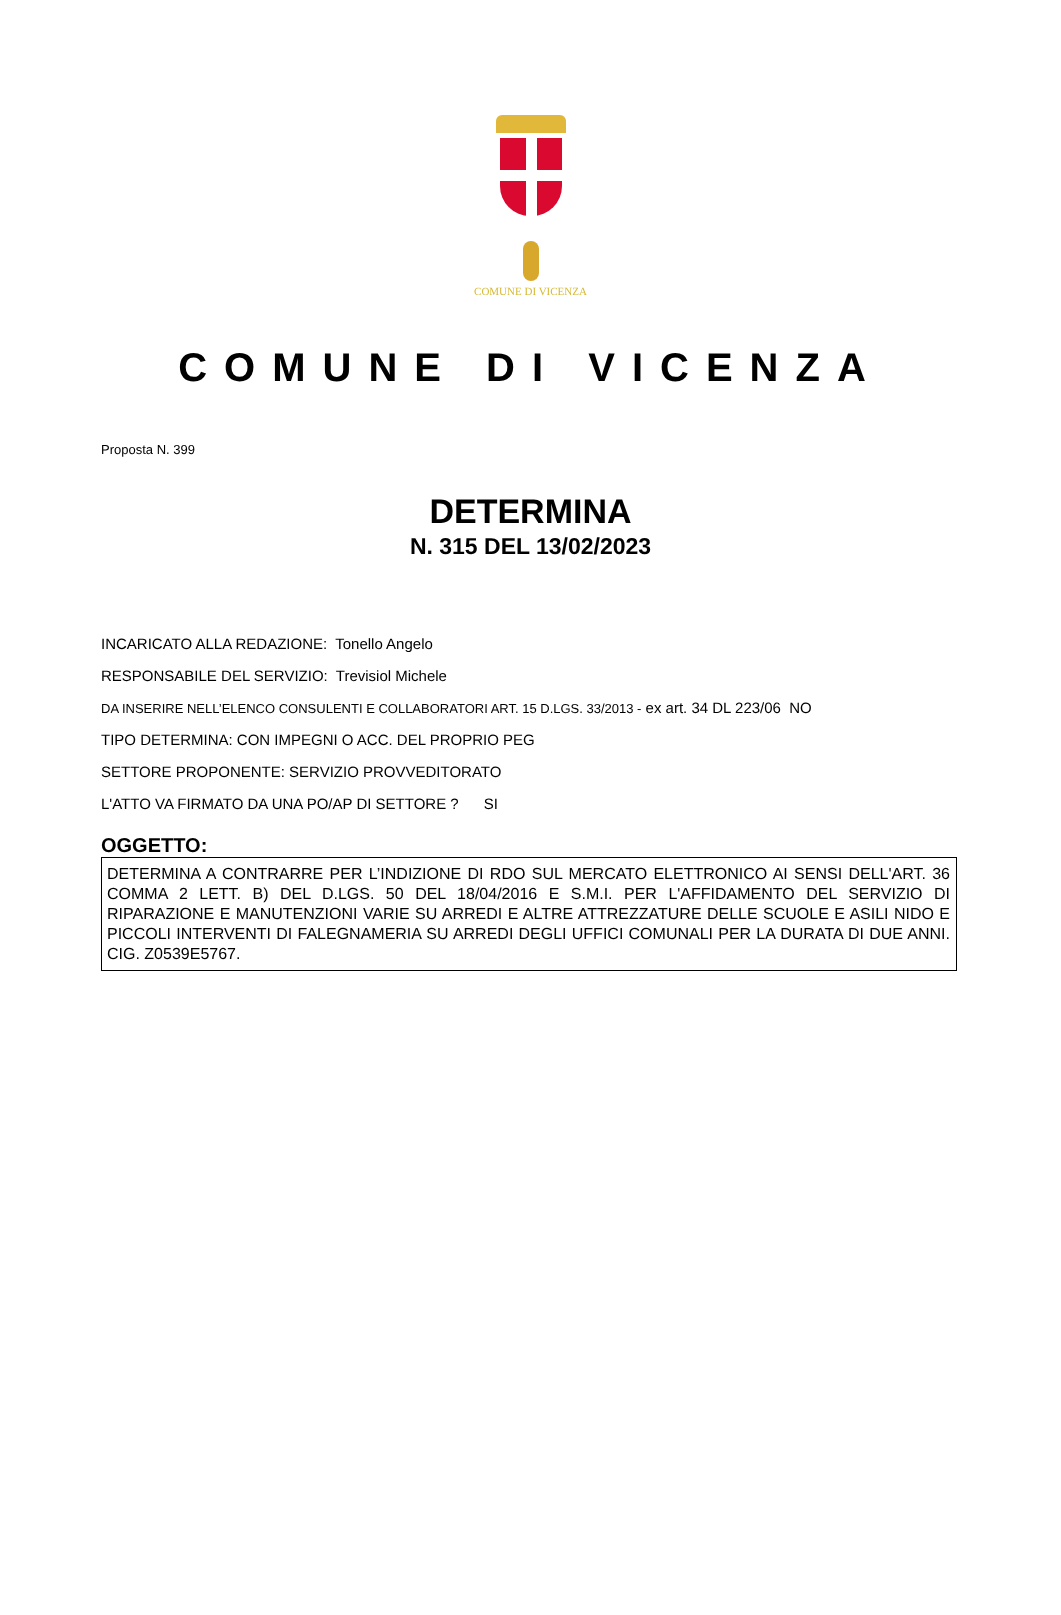COMUNE DI VICENZA
COMUNE DI VICENZA
Proposta N. 399
DETERMINA
N. 315 DEL 13/02/2023
INCARICATO ALLA REDAZIONE: Tonello Angelo
RESPONSABILE DEL SERVIZIO: Trevisiol Michele
DA INSERIRE NELL’ELENCO CONSULENTI E COLLABORATORI ART. 15 D.LGS. 33/2013 - ex art. 34 DL 223/06 NO
TIPO DETERMINA: CON IMPEGNI O ACC. DEL PROPRIO PEG
SETTORE PROPONENTE: SERVIZIO PROVVEDITORATO
L'ATTO VA FIRMATO DA UNA PO/AP DI SETTORE ? SI
OGGETTO:
DETERMINA A CONTRARRE PER L’INDIZIONE DI RDO SUL MERCATO ELETTRONICO AI SENSI DELL'ART. 36 COMMA 2 LETT. B) DEL D.LGS. 50 DEL 18/04/2016 E S.M.I. PER L'AFFIDAMENTO DEL SERVIZIO DI RIPARAZIONE E MANUTENZIONI VARIE SU ARREDI E ALTRE ATTREZZATURE DELLE SCUOLE E ASILI NIDO E PICCOLI INTERVENTI DI FALEGNAMERIA SU ARREDI DEGLI UFFICI COMUNALI PER LA DURATA DI DUE ANNI. CIG. Z0539E5767.